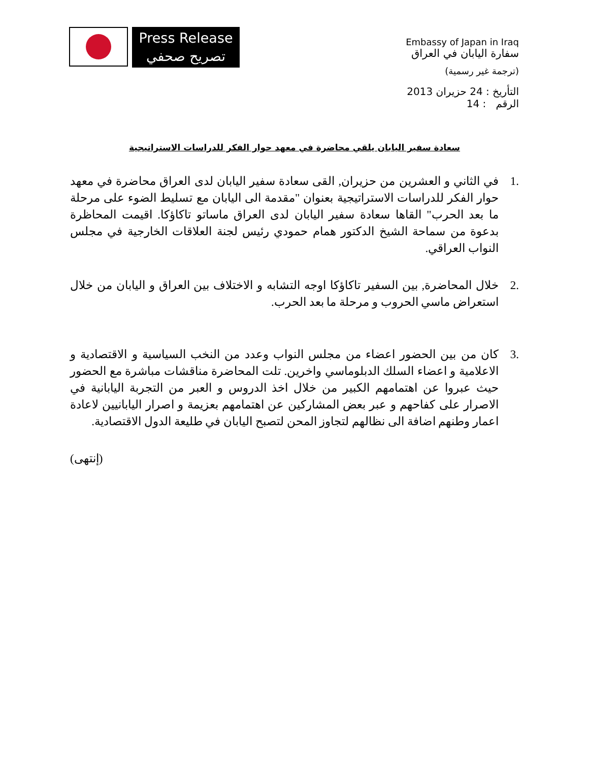Press Release
تصريح صحفي
Embassy of Japan in Iraq
سفارة اليابان في العراق
(ترجمة غير رسمية)
التأريخ : 24 حزيران 2013
الرقم : 14
سعادة سفير اليابان يلقي محاضرة في معهد حوار الفكر للدراسات الاستراتيجية
.1 في الثاني و العشرين من حزيران, القى سعادة سفير اليابان لدى العراق محاضرة في معهد حوار الفكر للدراسات الاستراتيجية بعنوان "مقدمة الى اليابان مع تسليط الضوء على مرحلة ما بعد الحرب" القاها سعادة سفير اليابان لدى العراق ماساتو تاكاؤكا. اقيمت المحاظرة بدعوة من سماحة الشيخ الدكتور همام حمودي رئيس لجنة العلاقات الخارجية في مجلس النواب العراقي.
.2 خلال المحاضرة, بين السفير تاكاؤكا اوجه التشابه و الاختلاف بين العراق و اليابان من خلال استعراض ماسي الحروب و مرحلة ما بعد الحرب.
.3 كان من بين الحضور اعضاء من مجلس النواب وعدد من النخب السياسية و الاقتصادية و الاعلامية و اعضاء السلك الدبلوماسي واخرين. تلت المحاضرة مناقشات مباشرة مع الحضور حيث عبروا عن اهتمامهم الكبير من خلال اخذ الدروس و العبر من التجربة اليابانية في الاصرار على كفاحهم و عبر بعض المشاركين عن اهتمامهم بعزيمة و اصرار اليابانيين لاعادة اعمار وطنهم اضافة الى نظالهم لتجاوز المحن لتصبح اليابان في طليعة الدول الاقتصادية.
(إنتهى)